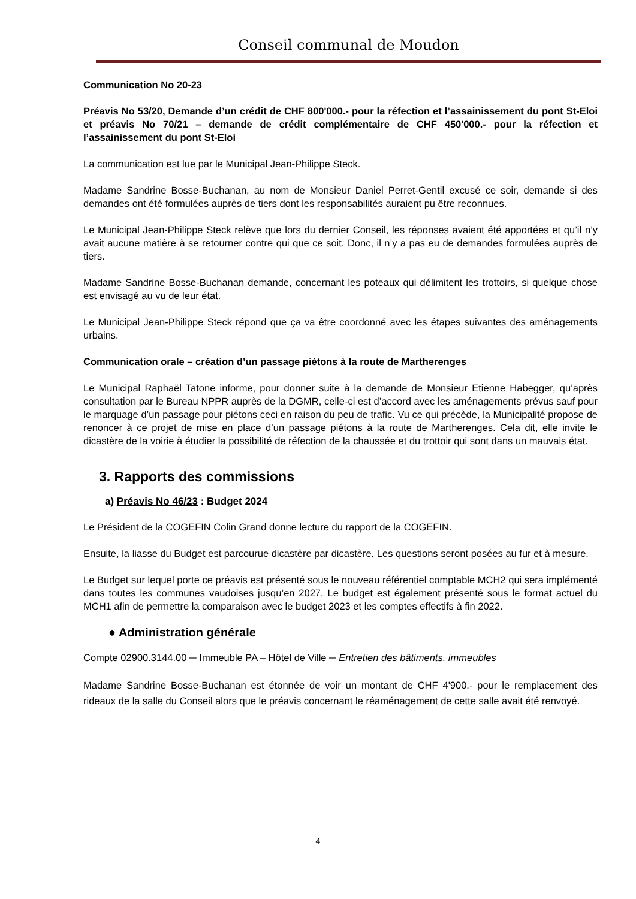Conseil communal de Moudon
Communication No 20-23
Préavis No 53/20, Demande d’un crédit de CHF 800'000.- pour la réfection et l’assainissement du pont St-Eloi et préavis No 70/21 – demande de crédit complémentaire de CHF 450'000.- pour la réfection et l’assainissement du pont St-Eloi
La communication est lue par le Municipal Jean-Philippe Steck.
Madame Sandrine Bosse-Buchanan, au nom de Monsieur Daniel Perret-Gentil excusé ce soir, demande si des demandes ont été formulées auprès de tiers dont les responsabilités auraient pu être reconnues.
Le Municipal Jean-Philippe Steck relève que lors du dernier Conseil, les réponses avaient été apportées et qu’il n’y avait aucune matière à se retourner contre qui que ce soit. Donc, il n’y a pas eu de demandes formulées auprès de tiers.
Madame Sandrine Bosse-Buchanan demande, concernant les poteaux qui délimitent les trottoirs, si quelque chose est envisagé au vu de leur état.
Le Municipal Jean-Philippe Steck répond que ça va être coordonné avec les étapes suivantes des aménagements urbains.
Communication orale – création d’un passage piétons à la route de Martherenges
Le Municipal Raphaël Tatone informe, pour donner suite à la demande de Monsieur Etienne Habegger, qu’après consultation par le Bureau NPPR auprès de la DGMR, celle-ci est d’accord avec les aménagements prévus sauf pour le marquage d’un passage pour piétons ceci en raison du peu de trafic. Vu ce qui précède, la Municipalité propose de renoncer à ce projet de mise en place d’un passage piétons à la route de Martherenges. Cela dit, elle invite le dicastère de la voirie à étudier la possibilité de réfection de la chaussée et du trottoir qui sont dans un mauvais état.
3. Rapports des commissions
a) Préavis No 46/23 : Budget 2024
Le Président de la COGEFIN Colin Grand donne lecture du rapport de la COGEFIN.
Ensuite, la liasse du Budget est parcourue dicastère par dicastère. Les questions seront posées au fur et à mesure.
Le Budget sur lequel porte ce préavis est présenté sous le nouveau référentiel comptable MCH2 qui sera implémenté dans toutes les communes vaudoises jusqu’en 2027. Le budget est également présenté sous le format actuel du MCH1 afin de permettre la comparaison avec le budget 2023 et les comptes effectifs à fin 2022.
● Administration générale
Compte 02900.3144.00 ─ Immeuble PA – Hôtel de Ville ─ Entretien des bâtiments, immeubles
Madame Sandrine Bosse-Buchanan est étonnée de voir un montant de CHF 4'900.- pour le remplacement des rideaux de la salle du Conseil alors que le préavis concernant le réaménagement de cette salle avait été renvoyé.
4